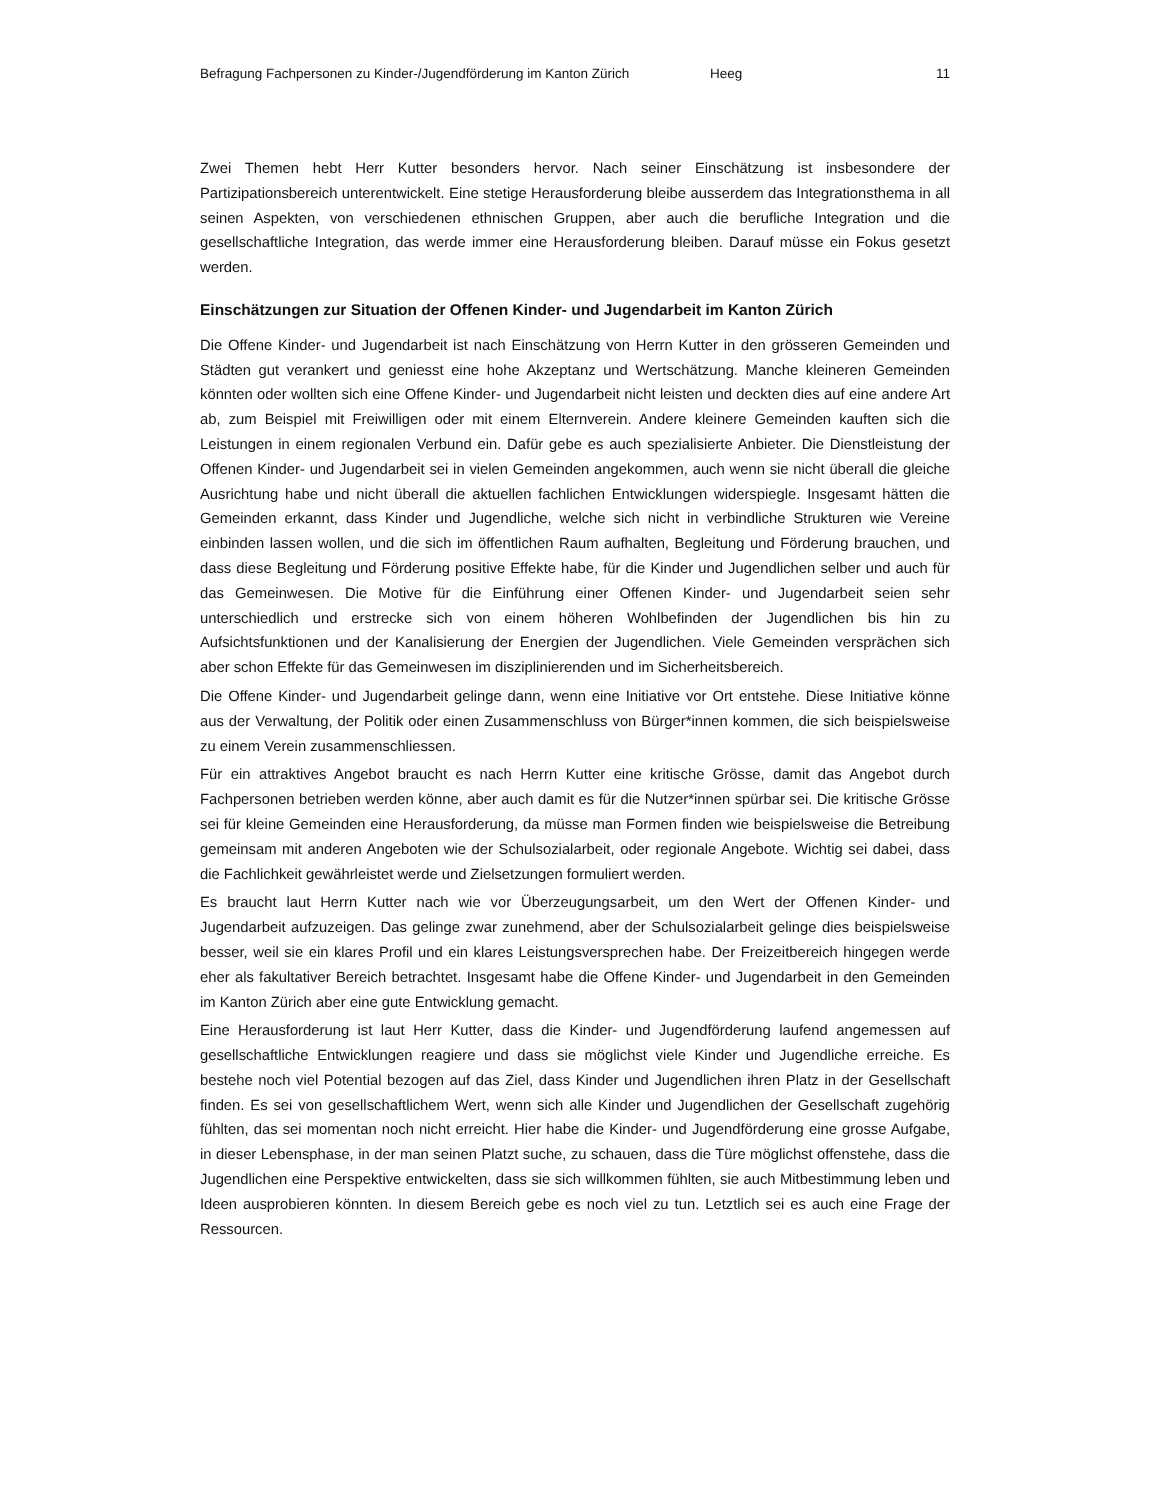Befragung Fachpersonen zu Kinder-/Jugendförderung im Kanton Zürich Heeg 11
Zwei Themen hebt Herr Kutter besonders hervor. Nach seiner Einschätzung ist insbesondere der Partizipationsbereich unterentwickelt. Eine stetige Herausforderung bleibe ausserdem das Integrationsthema in all seinen Aspekten, von verschiedenen ethnischen Gruppen, aber auch die berufliche Integration und die gesellschaftliche Integration, das werde immer eine Herausforderung bleiben. Darauf müsse ein Fokus gesetzt werden.
Einschätzungen zur Situation der Offenen Kinder- und Jugendarbeit im Kanton Zürich
Die Offene Kinder- und Jugendarbeit ist nach Einschätzung von Herrn Kutter in den grösseren Gemeinden und Städten gut verankert und geniesst eine hohe Akzeptanz und Wertschätzung. Manche kleineren Gemeinden könnten oder wollten sich eine Offene Kinder- und Jugendarbeit nicht leisten und deckten dies auf eine andere Art ab, zum Beispiel mit Freiwilligen oder mit einem Elternverein. Andere kleinere Gemeinden kauften sich die Leistungen in einem regionalen Verbund ein. Dafür gebe es auch spezialisierte Anbieter. Die Dienstleistung der Offenen Kinder- und Jugendarbeit sei in vielen Gemeinden angekommen, auch wenn sie nicht überall die gleiche Ausrichtung habe und nicht überall die aktuellen fachlichen Entwicklungen widerspiegle. Insgesamt hätten die Gemeinden erkannt, dass Kinder und Jugendliche, welche sich nicht in verbindliche Strukturen wie Vereine einbinden lassen wollen, und die sich im öffentlichen Raum aufhalten, Begleitung und Förderung brauchen, und dass diese Begleitung und Förderung positive Effekte habe, für die Kinder und Jugendlichen selber und auch für das Gemeinwesen. Die Motive für die Einführung einer Offenen Kinder- und Jugendarbeit seien sehr unterschiedlich und erstrecke sich von einem höheren Wohlbefinden der Jugendlichen bis hin zu Aufsichtsfunktionen und der Kanalisierung der Energien der Jugendlichen. Viele Gemeinden versprächen sich aber schon Effekte für das Gemeinwesen im disziplinierenden und im Sicherheitsbereich.
Die Offene Kinder- und Jugendarbeit gelinge dann, wenn eine Initiative vor Ort entstehe. Diese Initiative könne aus der Verwaltung, der Politik oder einen Zusammenschluss von Bürger*innen kommen, die sich beispielsweise zu einem Verein zusammenschliessen.
Für ein attraktives Angebot braucht es nach Herrn Kutter eine kritische Grösse, damit das Angebot durch Fachpersonen betrieben werden könne, aber auch damit es für die Nutzer*innen spürbar sei. Die kritische Grösse sei für kleine Gemeinden eine Herausforderung, da müsse man Formen finden wie beispielsweise die Betreibung gemeinsam mit anderen Angeboten wie der Schulsozialarbeit, oder regionale Angebote. Wichtig sei dabei, dass die Fachlichkeit gewährleistet werde und Zielsetzungen formuliert werden.
Es braucht laut Herrn Kutter nach wie vor Überzeugungsarbeit, um den Wert der Offenen Kinder- und Jugendarbeit aufzuzeigen. Das gelinge zwar zunehmend, aber der Schulsozialarbeit gelinge dies beispielsweise besser, weil sie ein klares Profil und ein klares Leistungsversprechen habe. Der Freizeitbereich hingegen werde eher als fakultativer Bereich betrachtet. Insgesamt habe die Offene Kinder- und Jugendarbeit in den Gemeinden im Kanton Zürich aber eine gute Entwicklung gemacht.
Eine Herausforderung ist laut Herr Kutter, dass die Kinder- und Jugendförderung laufend angemessen auf gesellschaftliche Entwicklungen reagiere und dass sie möglichst viele Kinder und Jugendliche erreiche. Es bestehe noch viel Potential bezogen auf das Ziel, dass Kinder und Jugendlichen ihren Platz in der Gesellschaft finden. Es sei von gesellschaftlichem Wert, wenn sich alle Kinder und Jugendlichen der Gesellschaft zugehörig fühlten, das sei momentan noch nicht erreicht. Hier habe die Kinder- und Jugendförderung eine grosse Aufgabe, in dieser Lebensphase, in der man seinen Platzt suche, zu schauen, dass die Türe möglichst offenstehe, dass die Jugendlichen eine Perspektive entwickelten, dass sie sich willkommen fühlten, sie auch Mitbestimmung leben und Ideen ausprobieren könnten. In diesem Bereich gebe es noch viel zu tun. Letztlich sei es auch eine Frage der Ressourcen.